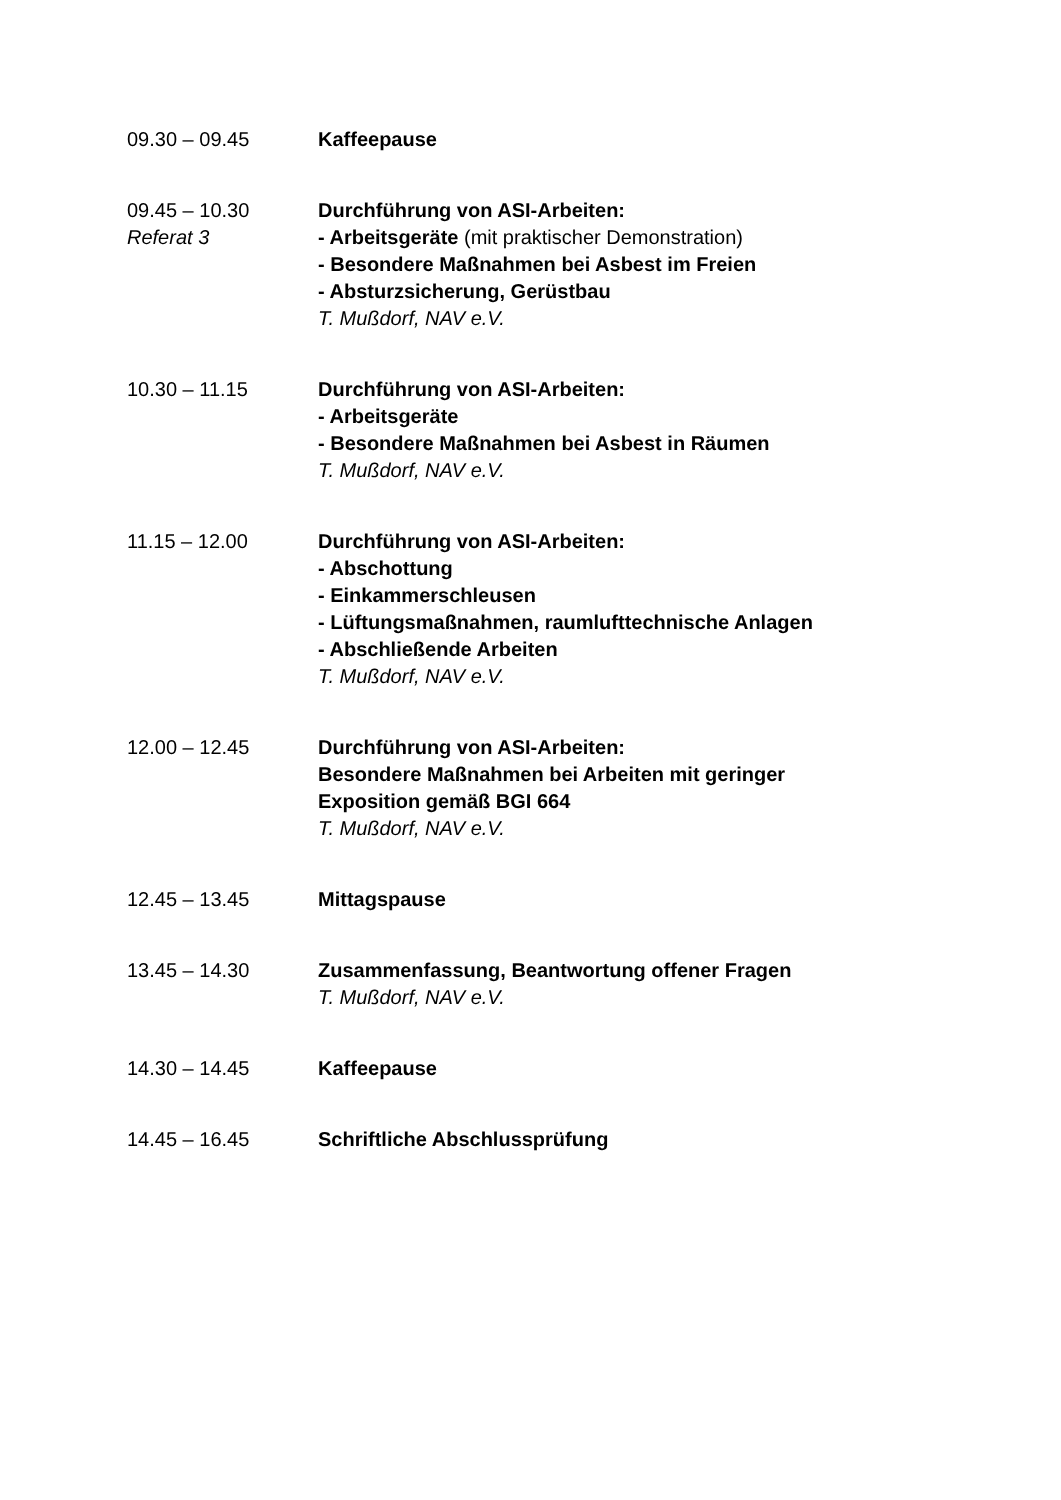09.30 – 09.45 Kaffeepause
09.45 – 10.30
Referat 3
Durchführung von ASI-Arbeiten:
- Arbeitsgeräte (mit praktischer Demonstration)
- Besondere Maßnahmen bei Asbest im Freien
- Absturzsicherung, Gerüstbau
T. Mußdorf, NAV e.V.
10.30 – 11.15 Durchführung von ASI-Arbeiten:
- Arbeitsgeräte
- Besondere Maßnahmen bei Asbest in Räumen
T. Mußdorf, NAV e.V.
11.15 – 12.00 Durchführung von ASI-Arbeiten:
- Abschottung
- Einkammerschleusen
- Lüftungsmaßnahmen, raumlufttechnische Anlagen
- Abschließende Arbeiten
T. Mußdorf, NAV e.V.
12.00 – 12.45 Durchführung von ASI-Arbeiten:
Besondere Maßnahmen bei Arbeiten mit geringer
Exposition gemäß BGI 664
T. Mußdorf, NAV e.V.
12.45 – 13.45 Mittagspause
13.45 – 14.30 Zusammenfassung, Beantwortung offener Fragen
T. Mußdorf, NAV e.V.
14.30 – 14.45 Kaffeepause
14.45 – 16.45 Schriftliche Abschlussprüfung